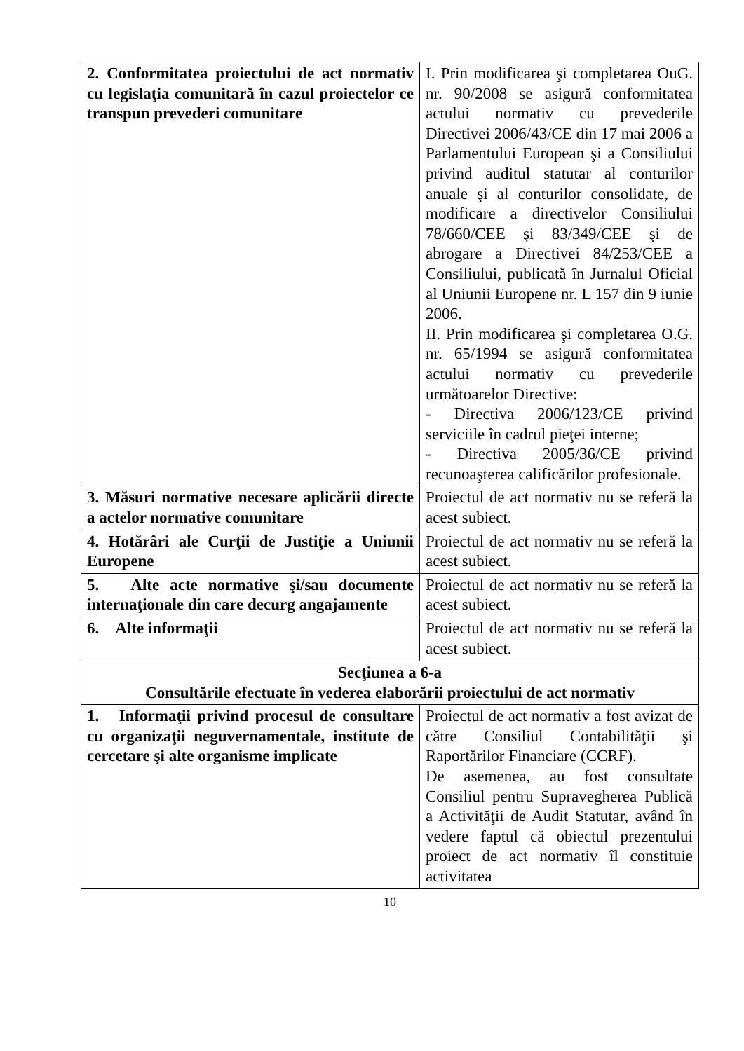| 2. Conformitatea proiectului de act normativ cu legislaţia comunitară în cazul proiectelor ce transpun prevederi comunitare | I. Prin modificarea şi completarea OuG. nr. 90/2008 se asigură conformitatea actului normativ cu prevederile Directivei 2006/43/CE din 17 mai 2006 a Parlamentului European şi a Consiliului privind auditul statutar al conturilor anuale şi al conturilor consolidate, de modificare a directivelor Consiliului 78/660/CEE şi 83/349/CEE şi de abrogare a Directivei 84/253/CEE a Consiliului, publicată în Jurnalul Oficial al Uniunii Europene nr. L 157 din 9 iunie 2006. II. Prin modificarea şi completarea O.G. nr. 65/1994 se asigură conformitatea actului normativ cu prevederile următoarelor Directive: - Directiva 2006/123/CE privind serviciile în cadrul pieţei interne; - Directiva 2005/36/CE privind recunoaşterea calificărilor profesionale. |
| 3. Măsuri normative necesare aplicării directe a actelor normative comunitare | Proiectul de act normativ nu se referă la acest subiect. |
| 4. Hotărâri ale Curţii de Justiţie a Uniunii Europene | Proiectul de act normativ nu se referă la acest subiect. |
| 5. Alte acte normative şi/sau documente internaţionale din care decurg angajamente | Proiectul de act normativ nu se referă la acest subiect. |
| 6. Alte informaţii | Proiectul de act normativ nu se referă la acest subiect. |
| Secţiunea a 6-a Consultările efectuate în vederea elaborării proiectului de act normativ | |
| 1. Informaţii privind procesul de consultare cu organizaţii neguvernamentale, institute de cercetare şi alte organisme implicate | Proiectul de act normativ a fost avizat de către Consiliul Contabilităţii şi Raportărilor Financiare (CCRF). De asemenea, au fost consultate Consiliul pentru Supravegherea Publică a Activităţii de Audit Statutar, având în vedere faptul că obiectul prezentului proiect de act normativ îl constituie activitatea |
10